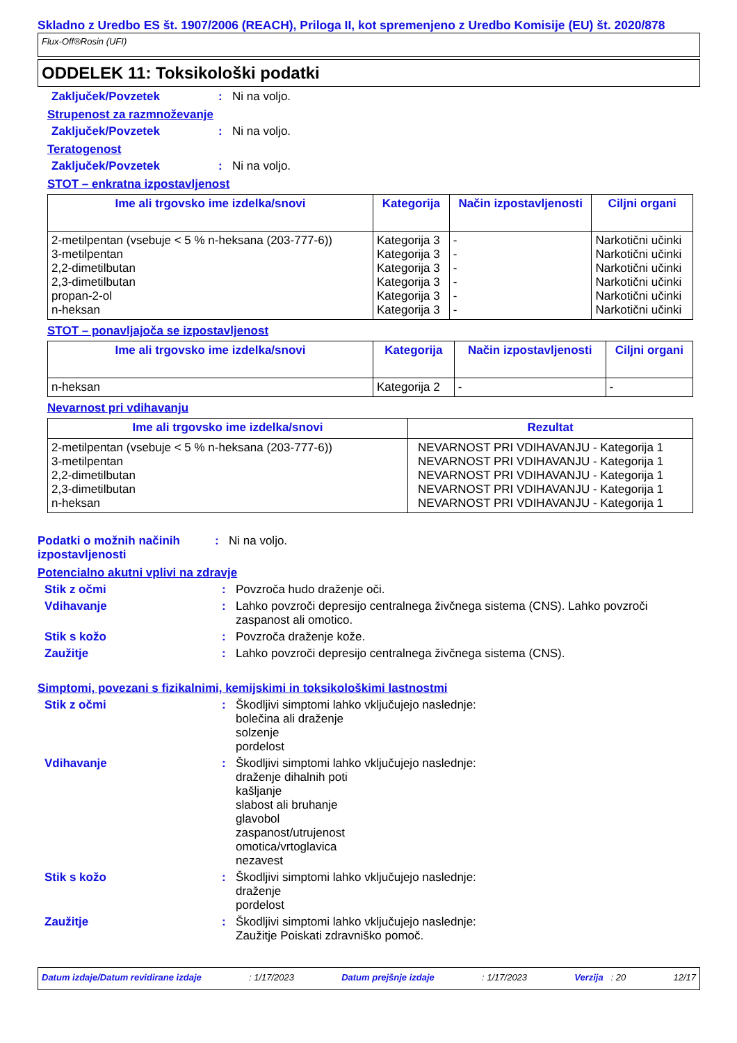Skladno z Uredbo ES št. 1907/2006 (REACH), Priloga II, kot spremenjeno z Uredbo Komisije (EU) št. 2020/878
Flux-Off®Rosin (UFI)
ODDELEK 11: Toksikološki podatki
Zaključek/Povzetek :
Ni na voljo.
Strupenost za razmnoževanje
Zaključek/Povzetek :
Ni na voljo.
Teratogenost
Zaključek/Povzetek :
Ni na voljo.
STOT – enkratna izpostavljenost
| Ime ali trgovsko ime izdelka/snovi | Kategorija | Način izpostavljenosti | Ciljni organi |
| --- | --- | --- | --- |
| 2-metilpentan (vsebuje < 5 % n-heksana (203-777-6)) 3-metilpentan 2,2-dimetilbutan 2,3-dimetilbutan propan-2-ol n-heksan | Kategorija 3 Kategorija 3 Kategorija 3 Kategorija 3 Kategorija 3 Kategorija 3 | - - - - - - | Narkotični učinki Narkotični učinki Narkotični učinki Narkotični učinki Narkotični učinki Narkotični učinki |
STOT – ponavljajoča se izpostavljenost
| Ime ali trgovsko ime izdelka/snovi | Kategorija | Način izpostavljenosti | Ciljni organi |
| --- | --- | --- | --- |
| n-heksan | Kategorija 2 | - | - |
Nevarnost pri vdihavanju
| Ime ali trgovsko ime izdelka/snovi | Rezultat |
| --- | --- |
| 2-metilpentan (vsebuje < 5 % n-heksana (203-777-6)) 3-metilpentan 2,2-dimetilbutan 2,3-dimetilbutan n-heksan | NEVARNOST PRI VDIHAVANJU - Kategorija 1 NEVARNOST PRI VDIHAVANJU - Kategorija 1 NEVARNOST PRI VDIHAVANJU - Kategorija 1 NEVARNOST PRI VDIHAVANJU - Kategorija 1 NEVARNOST PRI VDIHAVANJU - Kategorija 1 |
Podatki o možnih načinih izpostavljenosti
:
Ni na voljo.
Potencialno akutni vplivi na zdravje
Stik z očmi :
Povzroča hudo draženje oči.
Vdihavanje :
Lahko povzroči depresijo centralnega živčnega sistema (CNS). Lahko povzroči zaspanost ali omotico.
Stik s kožo :
Povzroča draženje kože.
Zaužitje :
Lahko povzroči depresijo centralnega živčnega sistema (CNS).
Simptomi, povezani s fizikalnimi, kemijskimi in toksikološkimi lastnostmi
Stik z očmi :
Škodljivi simptomi lahko vključujejo naslednje:
bolečina ali draženje
solzenje
pordelost
Vdihavanje :
Škodljivi simptomi lahko vključujejo naslednje:
draženje dihalnih poti
kašljanje
slabost ali bruhanje
glavobol
zaspanost/utrujenost
omotica/vrtoglavica
nezavest
Stik s kožo :
Škodljivi simptomi lahko vključujejo naslednje:
draženje
pordelost
Zaužitje :
Škodljivi simptomi lahko vključujejo naslednje:
Zaužitje Poiskati zdravniško pomoč.
Datum izdaje/Datum revidirane izdaje: 1/17/2023 Datum prejšnje izdaje: 1/17/2023 Verzija : 20 12/17